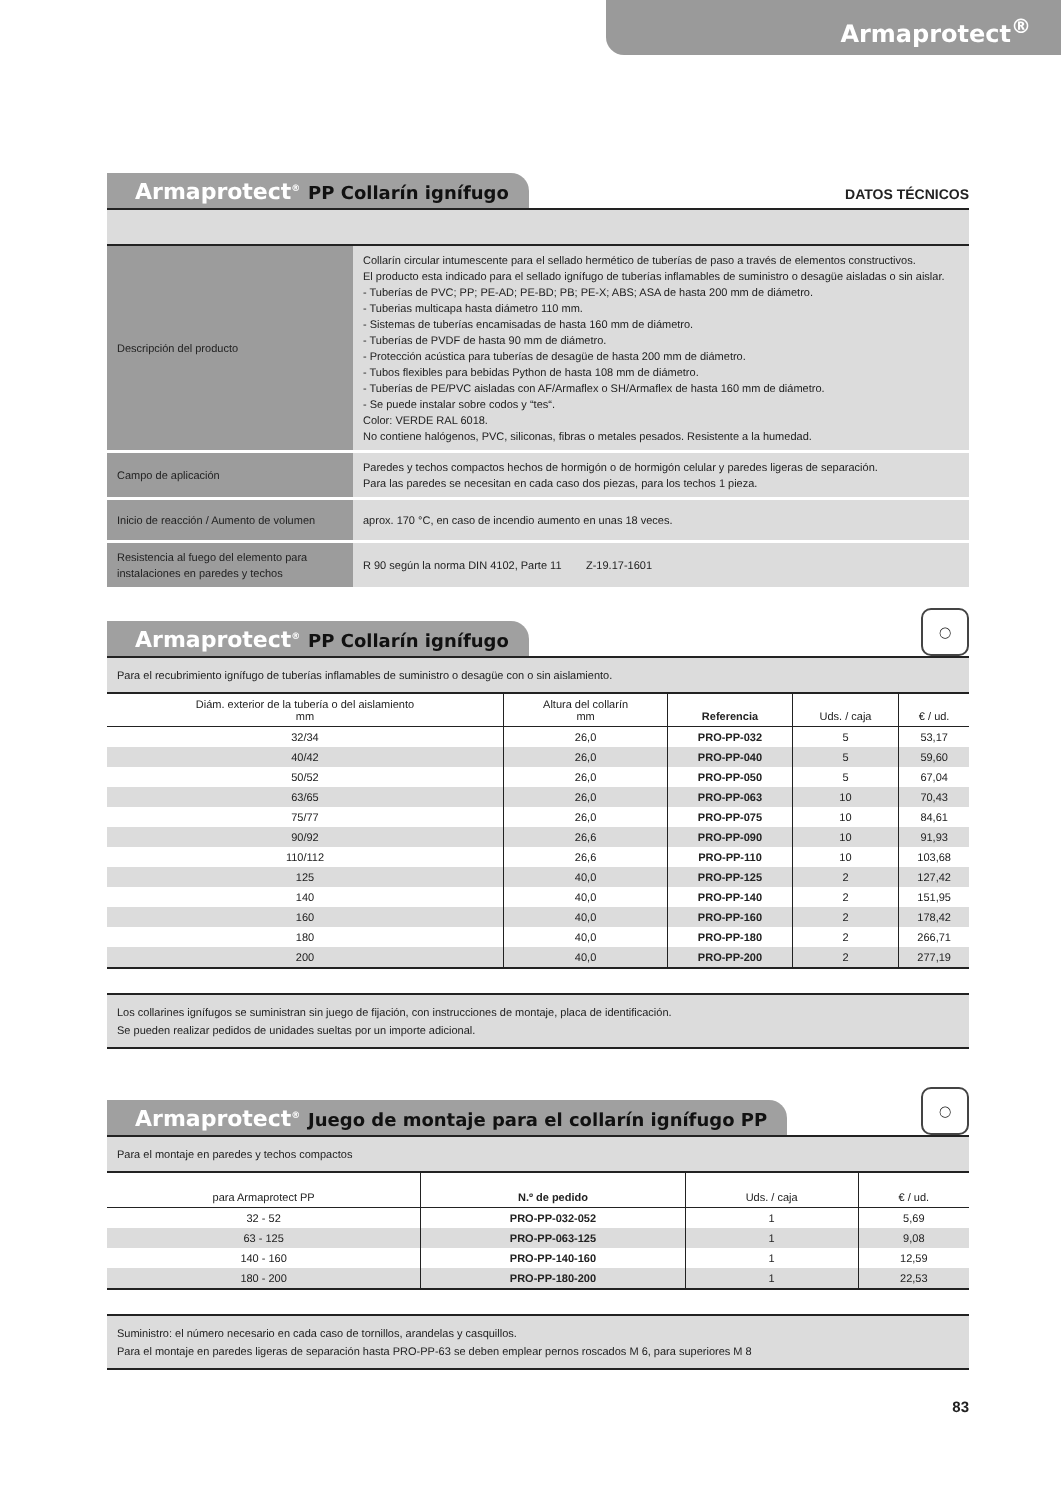Armaprotect<sup>®</sup>
Armaprotect<sup>®</sup> PP Collarín ignífugo
DATOS TÉCNICOS
| Descripción del producto | Collarín circular intumescente para el sellado hermético de tuberías de paso a través de elementos constructivos. El producto esta indicado para el sellado ignífugo de tuberías inflamables de suministro o desagüe aisladas o sin aislar. - Tuberías de PVC; PP; PE-AD; PE-BD; PB; PE-X; ABS; ASA de hasta 200 mm de diámetro. - Tuberias multicapa hasta diámetro 110 mm. - Sistemas de tuberías encamisadas de hasta 160 mm de diámetro. - Tuberías de PVDF de hasta 90 mm de diámetro. - Protección acústica para tuberías de desagüe de hasta 200 mm de diámetro. - Tubos flexibles para bebidas Python de hasta 108 mm de diámetro. - Tuberías de PE/PVC aisladas con AF/Armaflex o SH/Armaflex de hasta 160 mm de diámetro. - Se puede instalar sobre codos y “tes“. Color: VERDE RAL 6018. No contiene halógenos, PVC, siliconas, fibras o metales pesados. Resistente a la humedad. |
| Campo de aplicación | Paredes y techos compactos hechos de hormigón o de hormigón celular y paredes ligeras de separación. Para las paredes se necesitan en cada caso dos piezas, para los techos 1 pieza. |
| Inicio de reacción / Aumento de volumen | aprox. 170 °C, en caso de incendio aumento en unas 18 veces. |
| Resistencia al fuego del elemento para instalaciones en paredes y techos | R 90 según la norma DIN 4102, Parte 11 Z-19.17-1601 |
Armaprotect<sup>®</sup> PP Collarín ignífugo
◯
Para el recubrimiento ignífugo de tuberías inflamables de suministro o desagüe con o sin aislamiento.
| Diám. exterior de la tubería o del aislamiento mm | Altura del collarín mm | Referencia | Uds. / caja | € / ud. |
| --- | --- | --- | --- | --- |
| 32/34 | 26,0 | PRO-PP-032 | 5 | 53,17 |
| 40/42 | 26,0 | PRO-PP-040 | 5 | 59,60 |
| 50/52 | 26,0 | PRO-PP-050 | 5 | 67,04 |
| 63/65 | 26,0 | PRO-PP-063 | 10 | 70,43 |
| 75/77 | 26,0 | PRO-PP-075 | 10 | 84,61 |
| 90/92 | 26,6 | PRO-PP-090 | 10 | 91,93 |
| 110/112 | 26,6 | PRO-PP-110 | 10 | 103,68 |
| 125 | 40,0 | PRO-PP-125 | 2 | 127,42 |
| 140 | 40,0 | PRO-PP-140 | 2 | 151,95 |
| 160 | 40,0 | PRO-PP-160 | 2 | 178,42 |
| 180 | 40,0 | PRO-PP-180 | 2 | 266,71 |
| 200 | 40,0 | PRO-PP-200 | 2 | 277,19 |
Los collarines ignífugos se suministran sin juego de fijación, con instrucciones de montaje, placa de identificación.
Se pueden realizar pedidos de unidades sueltas por un importe adicional.
Armaprotect<sup>®</sup> Juego de montaje para el collarín ignífugo PP
◯
Para el montaje en paredes y techos compactos
| para Armaprotect PP | N.º de pedido | Uds. / caja | € / ud. |
| --- | --- | --- | --- |
| 32 - 52 | PRO-PP-032-052 | 1 | 5,69 |
| 63 - 125 | PRO-PP-063-125 | 1 | 9,08 |
| 140 - 160 | PRO-PP-140-160 | 1 | 12,59 |
| 180 - 200 | PRO-PP-180-200 | 1 | 22,53 |
Suministro: el número necesario en cada caso de tornillos, arandelas y casquillos.
Para el montaje en paredes ligeras de separación hasta PRO-PP-63 se deben emplear pernos roscados M 6, para superiores M 8
83